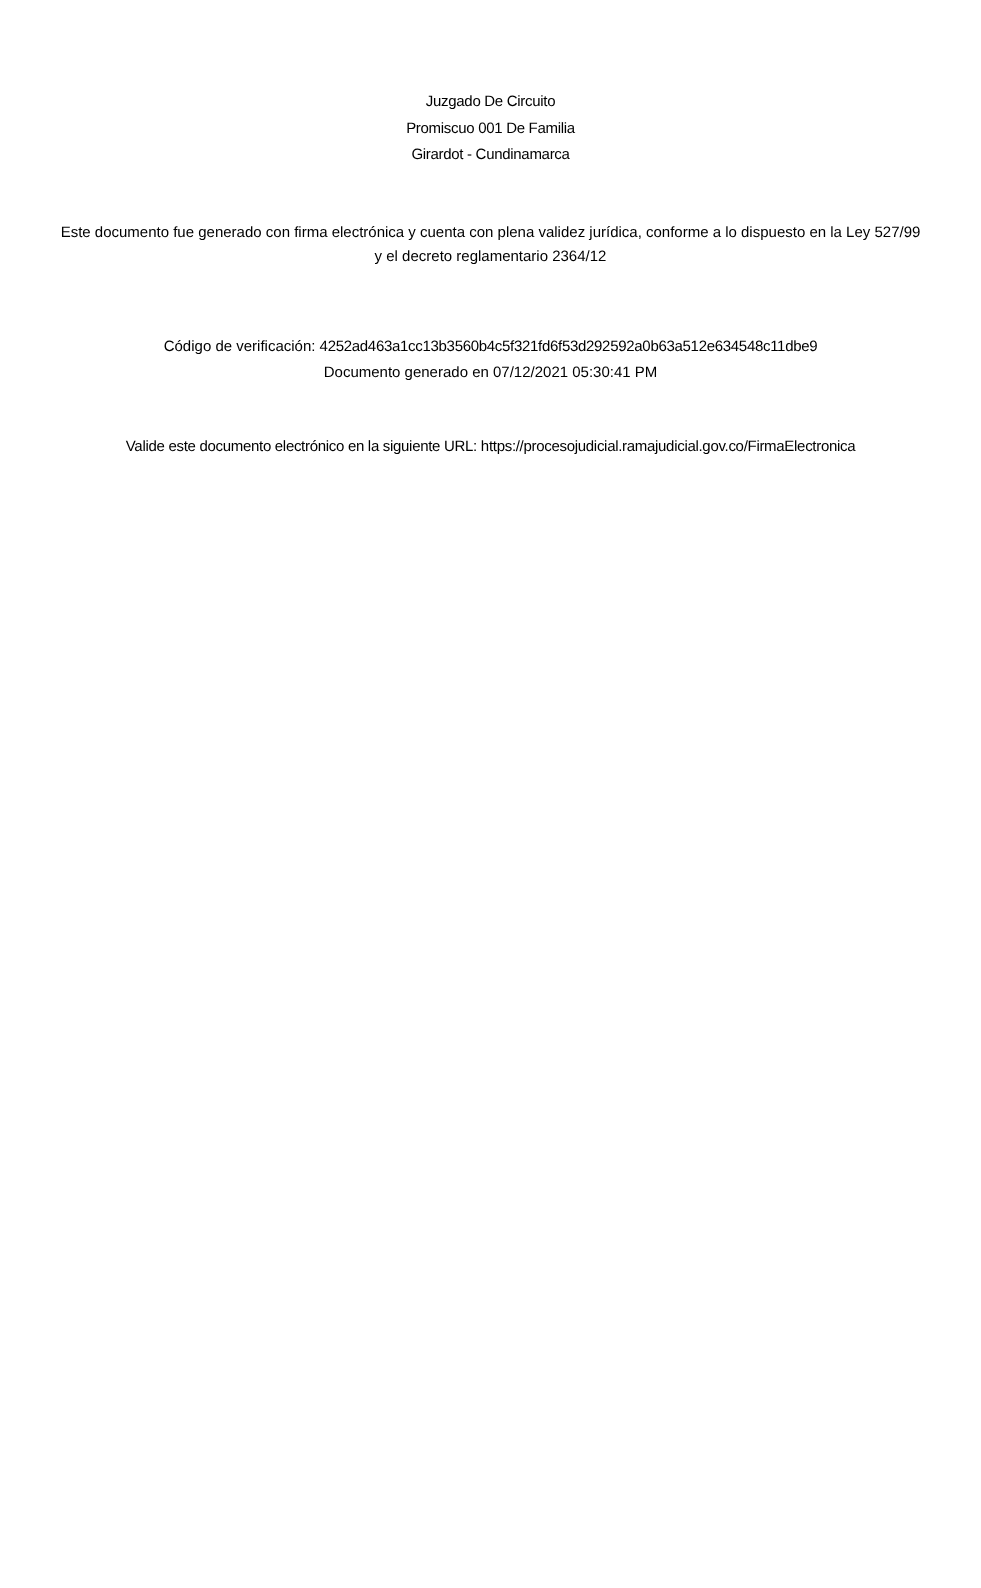Juzgado De Circuito
Promiscuo 001 De Familia
Girardot - Cundinamarca
Este documento fue generado con firma electrónica y cuenta con plena validez jurídica, conforme a lo dispuesto en la Ley 527/99 y el decreto reglamentario 2364/12
Código de verificación: 4252ad463a1cc13b3560b4c5f321fd6f53d292592a0b63a512e634548c11dbe9
Documento generado en 07/12/2021 05:30:41 PM
Valide este documento electrónico en la siguiente URL: https://procesojudicial.ramajudicial.gov.co/FirmaElectronica